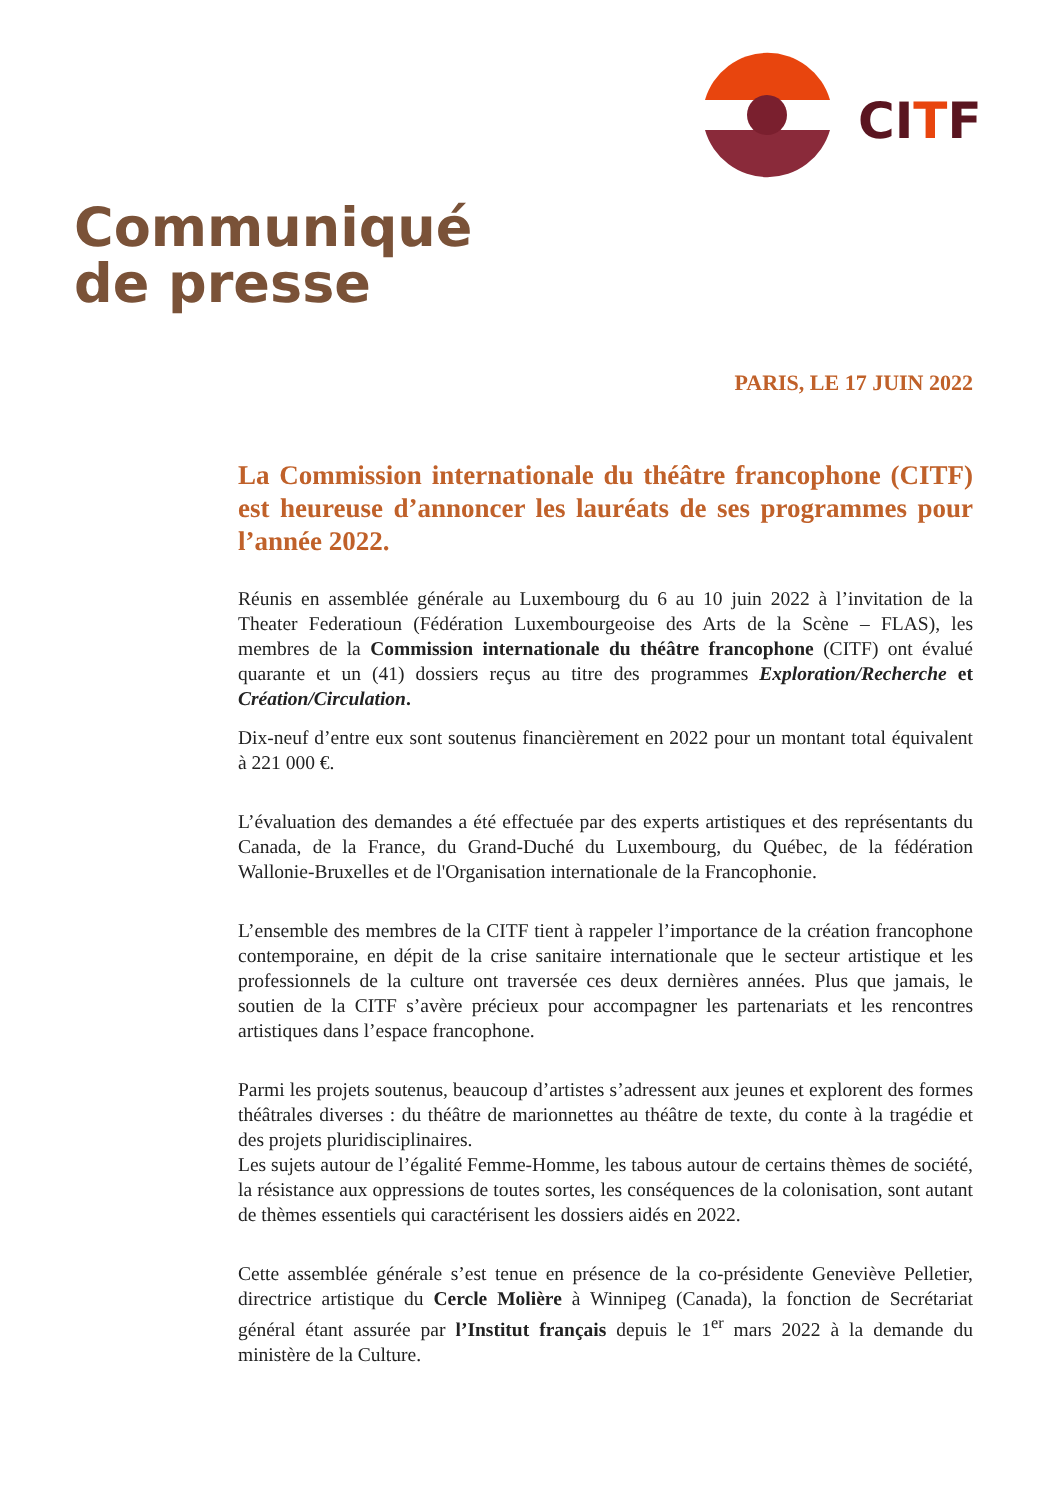CITF
Communiqué
de presse
PARIS, LE 17 JUIN 2022
La Commission internationale du théâtre francophone (CITF) est heureuse d’annoncer les lauréats de ses programmes pour l’année 2022.
Réunis en assemblée générale au Luxembourg du 6 au 10 juin 2022 à l’invitation de la Theater Federatioun (Fédération Luxembourgeoise des Arts de la Scène – FLAS), les membres de la Commission internationale du théâtre francophone (CITF) ont évalué quarante et un (41) dossiers reçus au titre des programmes Exploration/Recherche et Création/Circulation.
Dix-neuf d’entre eux sont soutenus financièrement en 2022 pour un montant total équivalent à 221 000 €.
L’évaluation des demandes a été effectuée par des experts artistiques et des représentants du Canada, de la France, du Grand-Duché du Luxembourg, du Québec, de la fédération Wallonie-Bruxelles et de l'Organisation internationale de la Francophonie.
L’ensemble des membres de la CITF tient à rappeler l’importance de la création francophone contemporaine, en dépit de la crise sanitaire internationale que le secteur artistique et les professionnels de la culture ont traversée ces deux dernières années. Plus que jamais, le soutien de la CITF s’avère précieux pour accompagner les partenariats et les rencontres artistiques dans l’espace francophone.
Parmi les projets soutenus, beaucoup d’artistes s’adressent aux jeunes et explorent des formes théâtrales diverses : du théâtre de marionnettes au théâtre de texte, du conte à la tragédie et des projets pluridisciplinaires.
Les sujets autour de l’égalité Femme-Homme, les tabous autour de certains thèmes de société, la résistance aux oppressions de toutes sortes, les conséquences de la colonisation, sont autant de thèmes essentiels qui caractérisent les dossiers aidés en 2022.
Cette assemblée générale s’est tenue en présence de la co-présidente Geneviève Pelletier, directrice artistique du Cercle Molière à Winnipeg (Canada), la fonction de Secrétariat général étant assurée par l’Institut français depuis le 1<sup>er</sup> mars 2022 à la demande du ministère de la Culture.